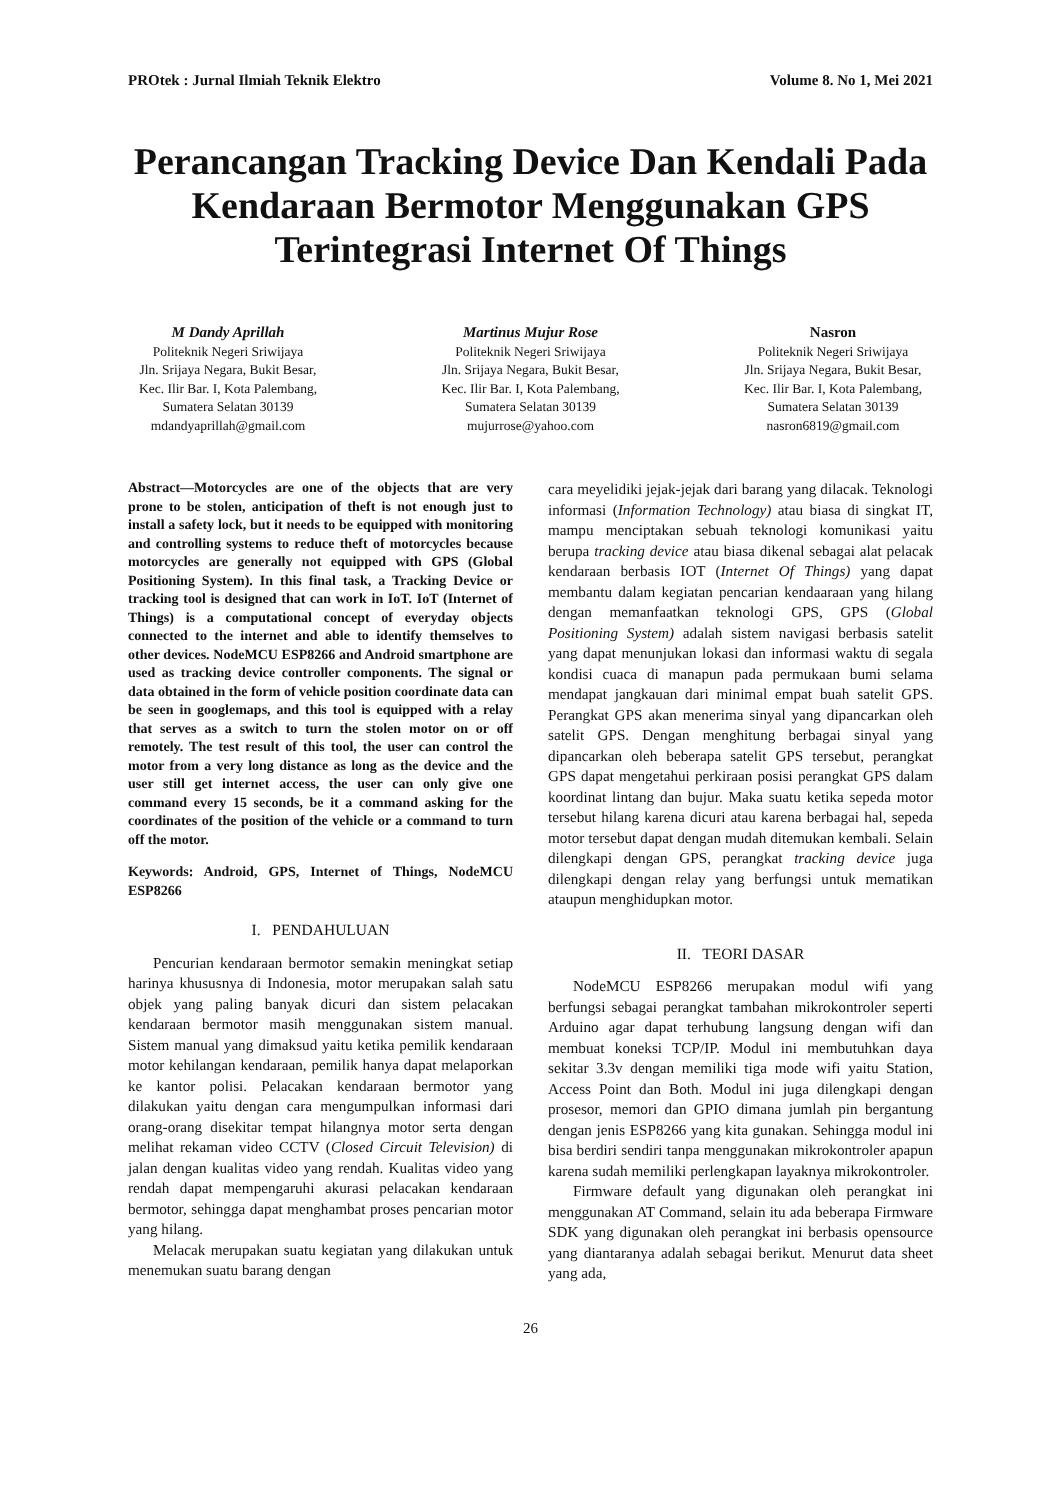PROtek : Jurnal Ilmiah Teknik Elektro Volume 8. No 1, Mei 2021
Perancangan Tracking Device Dan Kendali Pada Kendaraan Bermotor Menggunakan GPS Terintegrasi Internet Of Things
M Dandy Aprillah
Politeknik Negeri Sriwijaya
Jln. Srijaya Negara, Bukit Besar, Kec. Ilir Bar. I, Kota Palembang, Sumatera Selatan 30139
mdandyaprillah@gmail.com
Martinus Mujur Rose
Politeknik Negeri Sriwijaya
Jln. Srijaya Negara, Bukit Besar, Kec. Ilir Bar. I, Kota Palembang, Sumatera Selatan 30139
mujurrose@yahoo.com
Nasron
Politeknik Negeri Sriwijaya
Jln. Srijaya Negara, Bukit Besar, Kec. Ilir Bar. I, Kota Palembang, Sumatera Selatan 30139
nasron6819@gmail.com
Abstract—Motorcycles are one of the objects that are very prone to be stolen, anticipation of theft is not enough just to install a safety lock, but it needs to be equipped with monitoring and controlling systems to reduce theft of motorcycles because motorcycles are generally not equipped with GPS (Global Positioning System). In this final task, a Tracking Device or tracking tool is designed that can work in IoT. IoT (Internet of Things) is a computational concept of everyday objects connected to the internet and able to identify themselves to other devices. NodeMCU ESP8266 and Android smartphone are used as tracking device controller components. The signal or data obtained in the form of vehicle position coordinate data can be seen in googlemaps, and this tool is equipped with a relay that serves as a switch to turn the stolen motor on or off remotely. The test result of this tool, the user can control the motor from a very long distance as long as the device and the user still get internet access, the user can only give one command every 15 seconds, be it a command asking for the coordinates of the position of the vehicle or a command to turn off the motor.
Keywords: Android, GPS, Internet of Things, NodeMCU ESP8266
I. PENDAHULUAN
Pencurian kendaraan bermotor semakin meningkat setiap harinya khususnya di Indonesia, motor merupakan salah satu objek yang paling banyak dicuri dan sistem pelacakan kendaraan bermotor masih menggunakan sistem manual. Sistem manual yang dimaksud yaitu ketika pemilik kendaraan motor kehilangan kendaraan, pemilik hanya dapat melaporkan ke kantor polisi. Pelacakan kendaraan bermotor yang dilakukan yaitu dengan cara mengumpulkan informasi dari orang-orang disekitar tempat hilangnya motor serta dengan melihat rekaman video CCTV (Closed Circuit Television) di jalan dengan kualitas video yang rendah. Kualitas video yang rendah dapat mempengaruhi akurasi pelacakan kendaraan bermotor, sehingga dapat menghambat proses pencarian motor yang hilang.
Melacak merupakan suatu kegiatan yang dilakukan untuk menemukan suatu barang dengan
cara meyelidiki jejak-jejak dari barang yang dilacak. Teknologi informasi (Information Technology) atau biasa di singkat IT, mampu menciptakan sebuah teknologi komunikasi yaitu berupa tracking device atau biasa dikenal sebagai alat pelacak kendaraan berbasis IOT (Internet Of Things) yang dapat membantu dalam kegiatan pencarian kendaaraan yang hilang dengan memanfaatkan teknologi GPS, GPS (Global Positioning System) adalah sistem navigasi berbasis satelit yang dapat menunjukan lokasi dan informasi waktu di segala kondisi cuaca di manapun pada permukaan bumi selama mendapat jangkauan dari minimal empat buah satelit GPS. Perangkat GPS akan menerima sinyal yang dipancarkan oleh satelit GPS. Dengan menghitung berbagai sinyal yang dipancarkan oleh beberapa satelit GPS tersebut, perangkat GPS dapat mengetahui perkiraan posisi perangkat GPS dalam koordinat lintang dan bujur. Maka suatu ketika sepeda motor tersebut hilang karena dicuri atau karena berbagai hal, sepeda motor tersebut dapat dengan mudah ditemukan kembali. Selain dilengkapi dengan GPS, perangkat tracking device juga dilengkapi dengan relay yang berfungsi untuk mematikan ataupun menghidupkan motor.
II. TEORI DASAR
NodeMCU ESP8266 merupakan modul wifi yang berfungsi sebagai perangkat tambahan mikrokontroler seperti Arduino agar dapat terhubung langsung dengan wifi dan membuat koneksi TCP/IP. Modul ini membutuhkan daya sekitar 3.3v dengan memiliki tiga mode wifi yaitu Station, Access Point dan Both. Modul ini juga dilengkapi dengan prosesor, memori dan GPIO dimana jumlah pin bergantung dengan jenis ESP8266 yang kita gunakan. Sehingga modul ini bisa berdiri sendiri tanpa menggunakan mikrokontroler apapun karena sudah memiliki perlengkapan layaknya mikrokontroler.
Firmware default yang digunakan oleh perangkat ini menggunakan AT Command, selain itu ada beberapa Firmware SDK yang digunakan oleh perangkat ini berbasis opensource yang diantaranya adalah sebagai berikut. Menurut data sheet yang ada,
26